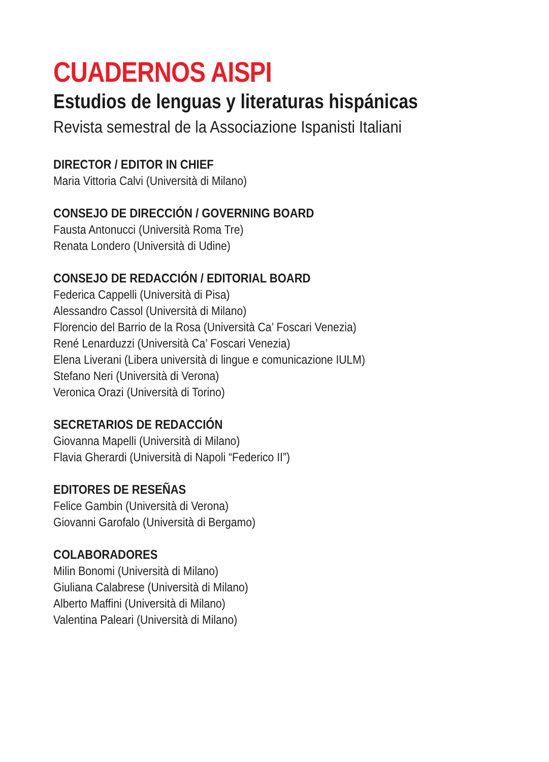CUADERNOS AISPI
Estudios de lenguas y literaturas hispánicas
Revista semestral de la Associazione Ispanisti Italiani
DIRECTOR / EDITOR IN CHIEF
Maria Vittoria Calvi (Università di Milano)
CONSEJO DE DIRECCIÓN / GOVERNING BOARD
Fausta Antonucci (Università Roma Tre)
Renata Londero (Università di Udine)
CONSEJO DE REDACCIÓN / EDITORIAL BOARD
Federica Cappelli (Università di Pisa)
Alessandro Cassol (Università di Milano)
Florencio del Barrio de la Rosa (Università Ca’ Foscari Venezia)
René Lenarduzzi (Università Ca’ Foscari Venezia)
Elena Liverani (Libera università di lingue e comunicazione IULM)
Stefano Neri (Università di Verona)
Veronica Orazi (Università di Torino)
SECRETARIOS DE REDACCIÓN
Giovanna Mapelli (Università di Milano)
Flavia Gherardi (Università di Napoli “Federico II”)
EDITORES DE RESEÑAS
Felice Gambin (Università di Verona)
Giovanni Garofalo (Università di Bergamo)
COLABORADORES
Milin Bonomi (Università di Milano)
Giuliana Calabrese (Università di Milano)
Alberto Maffini (Università di Milano)
Valentina Paleari (Università di Milano)